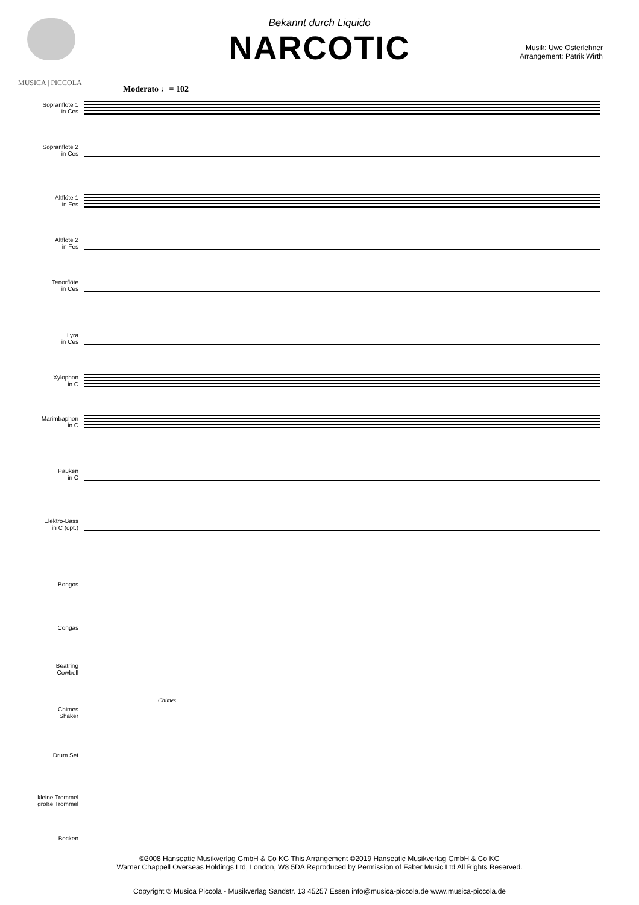MUSICA | PICCOLA
Bekannt durch Liquido
NARCOTIC
Musik: Uwe Osterlehner
Arrangement: Patrik Wirth
Moderato ♩= 102
Sopranflöte 1
in Ces
Sopranflöte 2
in Ces
Altflöte 1
in Fes
Altflöte 2
in Fes
Tenorflöte
in Ces
Lyra
in Ces
Xylophon
in C
Marimbaphon
in C
Pauken
in C
Elektro-Bass
in C (opt.)
Bongos
Congas
Beatring
Cowbell
Chimes
Shaker
Chimes
Drum Set
kleine Trommel
große Trommel
Becken
©2008 Hanseatic Musikverlag GmbH & Co KG This Arrangement ©2019 Hanseatic Musikverlag GmbH & Co KG
Warner Chappell Overseas Holdings Ltd, London, W8 5DA Reproduced by Permission of Faber Music Ltd All Rights Reserved.
Copyright © Musica Piccola - Musikverlag Sandstr. 13 45257 Essen info@musica-piccola.de www.musica-piccola.de